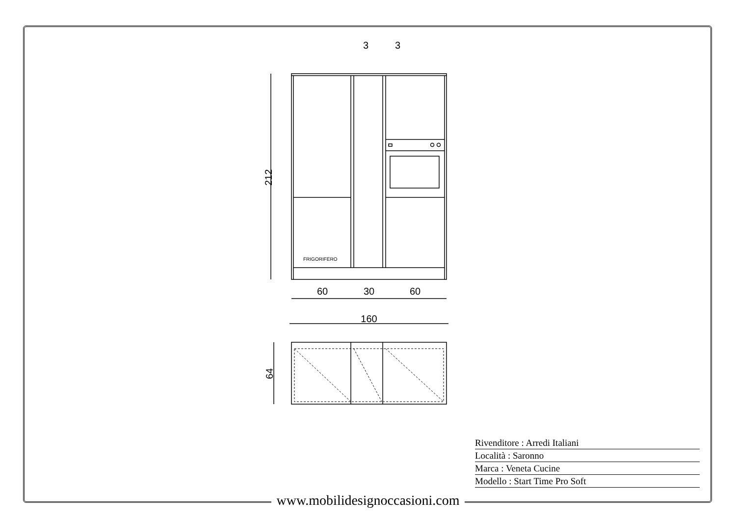60
30
60
160
3
3
212
64
FRIGORIFERO
Rivenditore : Arredi Italiani
Località : Saronno
Marca : Veneta Cucine
Modello : Start Time Pro Soft
www.mobilidesignoccasioni.com